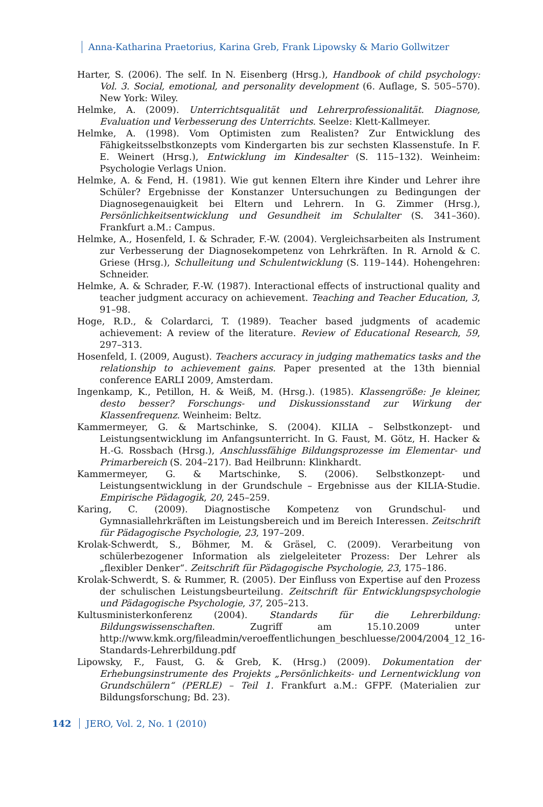Anna-Katharina Praetorius, Karina Greb, Frank Lipowsky & Mario Gollwitzer
Harter, S. (2006). The self. In N. Eisenberg (Hrsg.), Handbook of child psychology: Vol. 3. Social, emotional, and personality development (6. Auflage, S. 505–570). New York: Wiley.
Helmke, A. (2009). Unterrichtsqualität und Lehrerprofessionalität. Diagnose, Evaluation und Verbesserung des Unterrichts. Seelze: Klett-Kallmeyer.
Helmke, A. (1998). Vom Optimisten zum Realisten? Zur Entwicklung des Fähigkeitsselbstkonzepts vom Kindergarten bis zur sechsten Klassenstufe. In F. E. Weinert (Hrsg.), Entwicklung im Kindesalter (S. 115–132). Weinheim: Psychologie Verlags Union.
Helmke, A. & Fend, H. (1981). Wie gut kennen Eltern ihre Kinder und Lehrer ihre Schüler? Ergebnisse der Konstanzer Untersuchungen zu Bedingungen der Diagnosegenauigkeit bei Eltern und Lehrern. In G. Zimmer (Hrsg.), Persönlichkeitsentwicklung und Gesundheit im Schulalter (S. 341–360). Frankfurt a.M.: Campus.
Helmke, A., Hosenfeld, I. & Schrader, F.-W. (2004). Vergleichsarbeiten als Instrument zur Verbesserung der Diagnosekompetenz von Lehrkräften. In R. Arnold & C. Griese (Hrsg.), Schulleitung und Schulentwicklung (S. 119–144). Hohengehren: Schneider.
Helmke, A. & Schrader, F.-W. (1987). Interactional effects of instructional quality and teacher judgment accuracy on achievement. Teaching and Teacher Education, 3, 91–98.
Hoge, R.D., & Colardarci, T. (1989). Teacher based judgments of academic achievement: A review of the literature. Review of Educational Research, 59, 297–313.
Hosenfeld, I. (2009, August). Teachers accuracy in judging mathematics tasks and the relationship to achievement gains. Paper presented at the 13th biennial conference EARLI 2009, Amsterdam.
Ingenkamp, K., Petillon, H. & Weiß, M. (Hrsg.). (1985). Klassengröße: Je kleiner, desto besser? Forschungs- und Diskussionsstand zur Wirkung der Klassenfrequenz. Weinheim: Beltz.
Kammermeyer, G. & Martschinke, S. (2004). KILIA – Selbstkonzept- und Leistungsentwicklung im Anfangsunterricht. In G. Faust, M. Götz, H. Hacker & H.-G. Rossbach (Hrsg.), Anschlussfähige Bildungsprozesse im Elementar- und Primarbereich (S. 204–217). Bad Heilbrunn: Klinkhardt.
Kammermeyer, G. & Martschinke, S. (2006). Selbstkonzept- und Leistungsentwicklung in der Grundschule – Ergebnisse aus der KILIA-Studie. Empirische Pädagogik, 20, 245–259.
Karing, C. (2009). Diagnostische Kompetenz von Grundschul- und Gymnasiallehrkräften im Leistungsbereich und im Bereich Interessen. Zeitschrift für Pädagogische Psychologie, 23, 197–209.
Krolak-Schwerdt, S., Böhmer, M. & Gräsel, C. (2009). Verarbeitung von schülerbezogener Information als zielgeleiteter Prozess: Der Lehrer als „flexibler Denker“. Zeitschrift für Pädagogische Psychologie, 23, 175–186.
Krolak-Schwerdt, S. & Rummer, R. (2005). Der Einfluss von Expertise auf den Prozess der schulischen Leistungsbeurteilung. Zeitschrift für Entwicklungspsychologie und Pädagogische Psychologie, 37, 205–213.
Kultusministerkonferenz (2004). Standards für die Lehrerbildung: Bildungswissenschaften. Zugriff am 15.10.2009 unter http://www.kmk.org/fileadmin/veroeffentlichungen_beschluesse/2004/2004_12_16-Standards-Lehrerbildung.pdf
Lipowsky, F., Faust, G. & Greb, K. (Hrsg.) (2009). Dokumentation der Erhebungsinstrumente des Projekts „Persönlichkeits- und Lernentwicklung von Grundschülern“ (PERLE) – Teil 1. Frankfurt a.M.: GFPF. (Materialien zur Bildungsforschung; Bd. 23).
142 JERO, Vol. 2, No. 1 (2010)